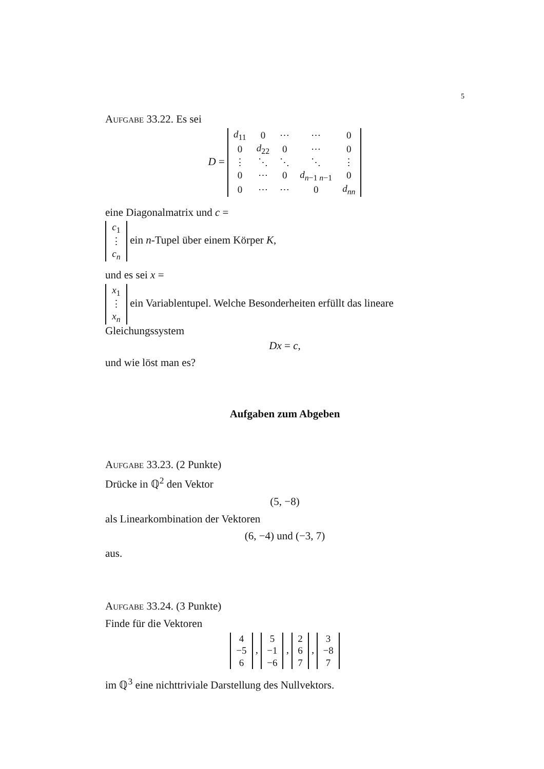5
Aufgabe 33.22. Es sei
D =
| d<sub>11</sub> | 0 | ⋯ | ⋯ | 0 |
| 0 | d<sub>22</sub> | 0 | ⋯ | 0 |
| ⋮ | ⋱ | ⋱ | ⋱ | ⋮ |
| 0 | ⋯ | 0 | d<sub>n−1 n−1</sub> | 0 |
| 0 | ⋯ | ⋯ | 0 | d<sub>nn</sub> |
eine Diagonalmatrix und c =
| c<sub>1</sub> |
| ⋮ |
| c<sub>n</sub> |
ein n-Tupel über einem Körper K,
und es sei x =
| x<sub>1</sub> |
| ⋮ |
| x<sub>n</sub> |
ein Variablentupel. Welche Besonderheiten erfüllt das lineare Gleichungssystem
Dx = c,
und wie löst man es?
Aufgaben zum Abgeben
Aufgabe 33.23. (2 Punkte)
Drücke in ℚ<sup>2</sup> den Vektor
(5, −8)
als Linearkombination der Vektoren
(6, −4) und (−3, 7)
aus.
Aufgabe 33.24. (3 Punkte)
Finde für die Vektoren
| 4 |
| −5 |
| 6 |
,
| 5 |
| −1 |
| −6 |
,
| 2 |
| 6 |
| 7 |
,
| 3 |
| −8 |
| 7 |
im ℚ<sup>3</sup> eine nichttriviale Darstellung des Nullvektors.